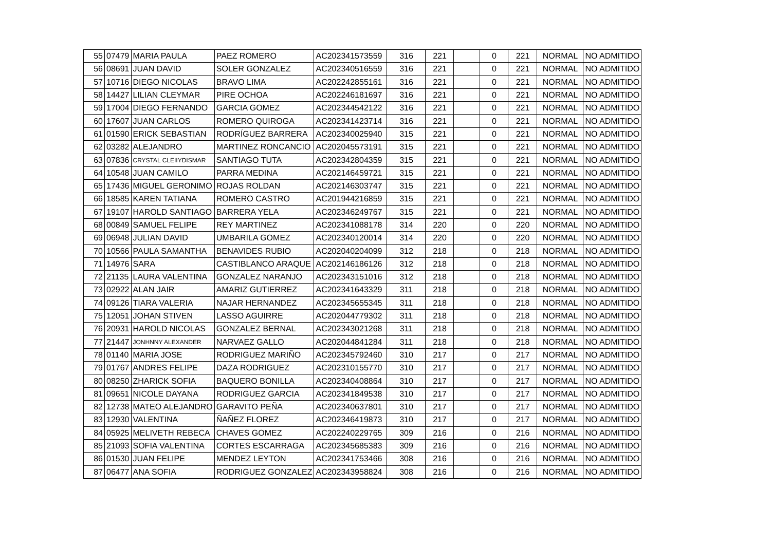| 55 | 07479 | MARIA PAULA | PAEZ ROMERO | AC202341573559 | 316 | 221 | | 0 | 221 | NORMAL | NO ADMITIDO |
| 56 | 08691 | JUAN DAVID | SOLER GONZALEZ | AC202340516559 | 316 | 221 | | 0 | 221 | NORMAL | NO ADMITIDO |
| 57 | 10716 | DIEGO NICOLAS | BRAVO LIMA | AC202242855161 | 316 | 221 | | 0 | 221 | NORMAL | NO ADMITIDO |
| 58 | 14427 | LILIAN CLEYMAR | PIRE OCHOA | AC202246181697 | 316 | 221 | | 0 | 221 | NORMAL | NO ADMITIDO |
| 59 | 17004 | DIEGO FERNANDO | GARCIA GOMEZ | AC202344542122 | 316 | 221 | | 0 | 221 | NORMAL | NO ADMITIDO |
| 60 | 17607 | JUAN CARLOS | ROMERO QUIROGA | AC202341423714 | 316 | 221 | | 0 | 221 | NORMAL | NO ADMITIDO |
| 61 | 01590 | ERICK SEBASTIAN | RODRÍGUEZ BARRERA | AC202340025940 | 315 | 221 | | 0 | 221 | NORMAL | NO ADMITIDO |
| 62 | 03282 | ALEJANDRO | MARTINEZ RONCANCIO | AC202045573191 | 315 | 221 | | 0 | 221 | NORMAL | NO ADMITIDO |
| 63 | 07836 | CRYSTAL CLEIIYDISMAR | SANTIAGO TUTA | AC202342804359 | 315 | 221 | | 0 | 221 | NORMAL | NO ADMITIDO |
| 64 | 10548 | JUAN CAMILO | PARRA MEDINA | AC202146459721 | 315 | 221 | | 0 | 221 | NORMAL | NO ADMITIDO |
| 65 | 17436 | MIGUEL GERONIMO | ROJAS ROLDAN | AC202146303747 | 315 | 221 | | 0 | 221 | NORMAL | NO ADMITIDO |
| 66 | 18585 | KAREN TATIANA | ROMERO CASTRO | AC201944216859 | 315 | 221 | | 0 | 221 | NORMAL | NO ADMITIDO |
| 67 | 19107 | HAROLD SANTIAGO | BARRERA YELA | AC202346249767 | 315 | 221 | | 0 | 221 | NORMAL | NO ADMITIDO |
| 68 | 00849 | SAMUEL FELIPE | REY MARTINEZ | AC202341088178 | 314 | 220 | | 0 | 220 | NORMAL | NO ADMITIDO |
| 69 | 06948 | JULIAN DAVID | UMBARILA GOMEZ | AC202340120014 | 314 | 220 | | 0 | 220 | NORMAL | NO ADMITIDO |
| 70 | 10566 | PAULA SAMANTHA | BENAVIDES RUBIO | AC202040204099 | 312 | 218 | | 0 | 218 | NORMAL | NO ADMITIDO |
| 71 | 14976 | SARA | CASTIBLANCO ARAQUE | AC202146186126 | 312 | 218 | | 0 | 218 | NORMAL | NO ADMITIDO |
| 72 | 21135 | LAURA VALENTINA | GONZALEZ NARANJO | AC202343151016 | 312 | 218 | | 0 | 218 | NORMAL | NO ADMITIDO |
| 73 | 02922 | ALAN JAIR | AMARIZ GUTIERREZ | AC202341643329 | 311 | 218 | | 0 | 218 | NORMAL | NO ADMITIDO |
| 74 | 09126 | TIARA VALERIA | NAJAR HERNANDEZ | AC202345655345 | 311 | 218 | | 0 | 218 | NORMAL | NO ADMITIDO |
| 75 | 12051 | JOHAN STIVEN | LASSO AGUIRRE | AC202044779302 | 311 | 218 | | 0 | 218 | NORMAL | NO ADMITIDO |
| 76 | 20931 | HAROLD NICOLAS | GONZALEZ BERNAL | AC202343021268 | 311 | 218 | | 0 | 218 | NORMAL | NO ADMITIDO |
| 77 | 21447 | JONHNNY ALEXANDER | NARVAEZ GALLO | AC202044841284 | 311 | 218 | | 0 | 218 | NORMAL | NO ADMITIDO |
| 78 | 01140 | MARIA JOSE | RODRIGUEZ MARIÑO | AC202345792460 | 310 | 217 | | 0 | 217 | NORMAL | NO ADMITIDO |
| 79 | 01767 | ANDRES FELIPE | DAZA RODRIGUEZ | AC202310155770 | 310 | 217 | | 0 | 217 | NORMAL | NO ADMITIDO |
| 80 | 08250 | ZHARICK SOFIA | BAQUERO BONILLA | AC202340408864 | 310 | 217 | | 0 | 217 | NORMAL | NO ADMITIDO |
| 81 | 09651 | NICOLE DAYANA | RODRIGUEZ GARCIA | AC202341849538 | 310 | 217 | | 0 | 217 | NORMAL | NO ADMITIDO |
| 82 | 12738 | MATEO ALEJANDRO | GARAVITO PEÑA | AC202340637801 | 310 | 217 | | 0 | 217 | NORMAL | NO ADMITIDO |
| 83 | 12930 | VALENTINA | ÑAÑEZ FLOREZ | AC202346419873 | 310 | 217 | | 0 | 217 | NORMAL | NO ADMITIDO |
| 84 | 05925 | MELIVETH REBECA | CHAVES GOMEZ | AC202240229765 | 309 | 216 | | 0 | 216 | NORMAL | NO ADMITIDO |
| 85 | 21093 | SOFIA VALENTINA | CORTES ESCARRAGA | AC202345685383 | 309 | 216 | | 0 | 216 | NORMAL | NO ADMITIDO |
| 86 | 01530 | JUAN FELIPE | MENDEZ LEYTON | AC202341753466 | 308 | 216 | | 0 | 216 | NORMAL | NO ADMITIDO |
| 87 | 06477 | ANA SOFIA | RODRIGUEZ GONZALEZ | AC202343958824 | 308 | 216 | | 0 | 216 | NORMAL | NO ADMITIDO |